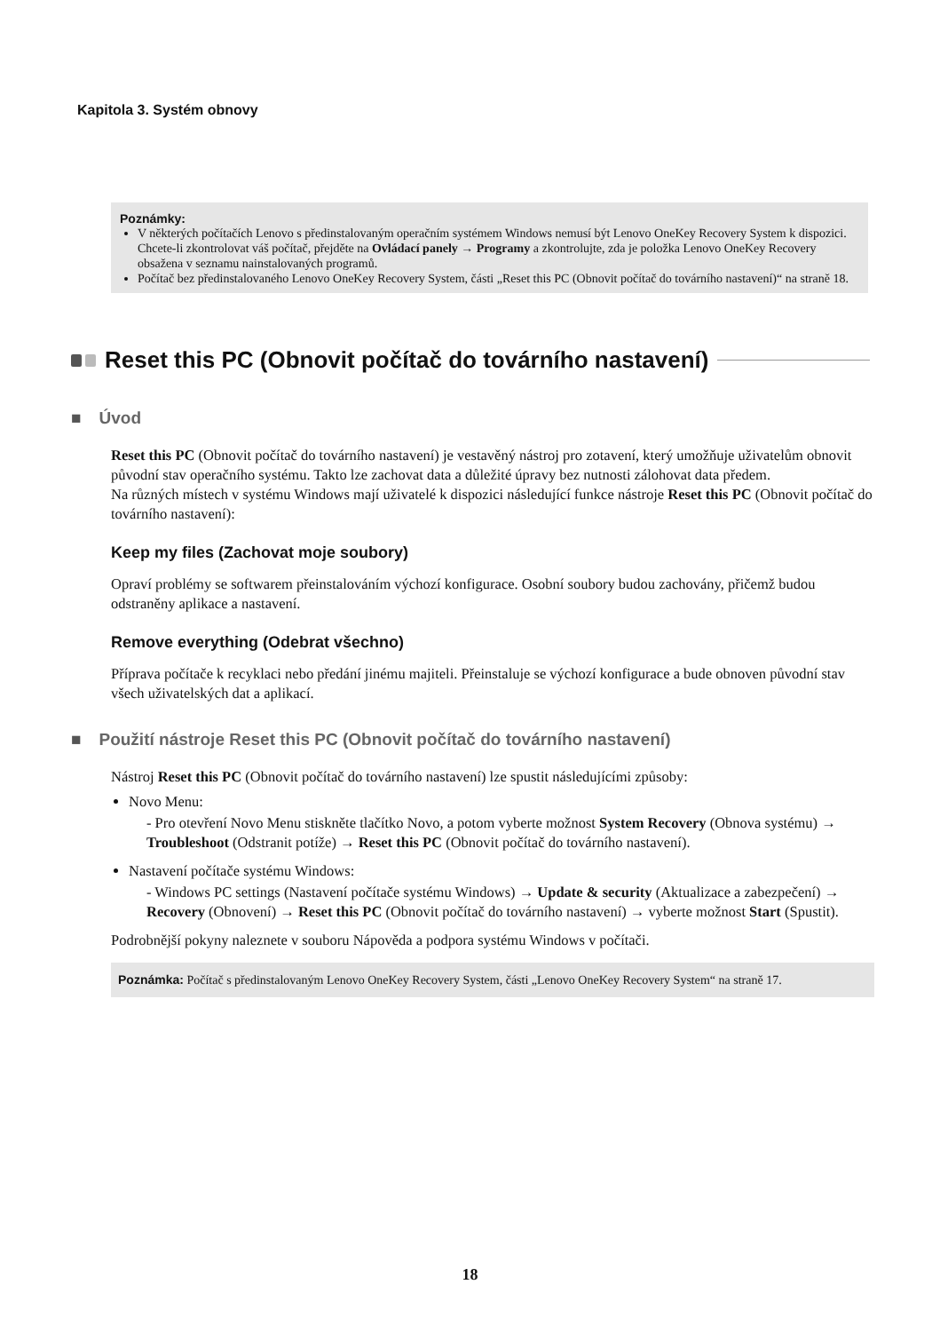Kapitola 3. Systém obnovy
Poznámky:
V některých počítačích Lenovo s předinstalovaným operačním systémem Windows nemusí být Lenovo OneKey Recovery System k dispozici. Chcete-li zkontrolovat váš počítač, přejděte na Ovládací panely → Programy a zkontrolujte, zda je položka Lenovo OneKey Recovery obsažena v seznamu nainstalovaných programů.
Počítač bez předinstalovaného Lenovo OneKey Recovery System, části „Reset this PC (Obnovit počítač do továrního nastavení)“ na straně 18.
Reset this PC (Obnovit počítač do továrního nastavení)
■ Úvod
Reset this PC (Obnovit počítač do továrního nastavení) je vestavěný nástroj pro zotavení, který umožňuje uživatelům obnovit původní stav operačního systému. Takto lze zachovat data a důležité úpravy bez nutnosti zálohovat data předem.
Na různých místech v systému Windows mají uživatelé k dispozici následující funkce nástroje Reset this PC (Obnovit počítač do továrního nastavení):
Keep my files (Zachovat moje soubory)
Opraví problémy se softwarem přeinstalováním výchozí konfigurace. Osobní soubory budou zachovány, přičemž budou odstraněny aplikace a nastavení.
Remove everything (Odebrat všechno)
Příprava počítače k recyklaci nebo předání jinému majiteli. Přeinstaluje se výchozí konfigurace a bude obnoven původní stav všech uživatelských dat a aplikací.
■ Použití nástroje Reset this PC (Obnovit počítač do továrního nastavení)
Nástroj Reset this PC (Obnovit počítač do továrního nastavení) lze spustit následujícími způsoby:
Novo Menu:
- Pro otevření Novo Menu stiskněte tlačítko Novo, a potom vyberte možnost System Recovery (Obnova systému) → Troubleshoot (Odstranit potíže) → Reset this PC (Obnovit počítač do továrního nastavení).
Nastavení počítače systému Windows:
- Windows PC settings (Nastavení počítače systému Windows) → Update & security (Aktualizace a zabezpečení) → Recovery (Obnovení) → Reset this PC (Obnovit počítač do továrního nastavení) → vyberte možnost Start (Spustit).
Podrobnější pokyny naleznete v souboru Nápověda a podpora systému Windows v počítači.
Poznámka: Počítač s předinstalovaným Lenovo OneKey Recovery System, části „Lenovo OneKey Recovery System“ na straně 17.
18